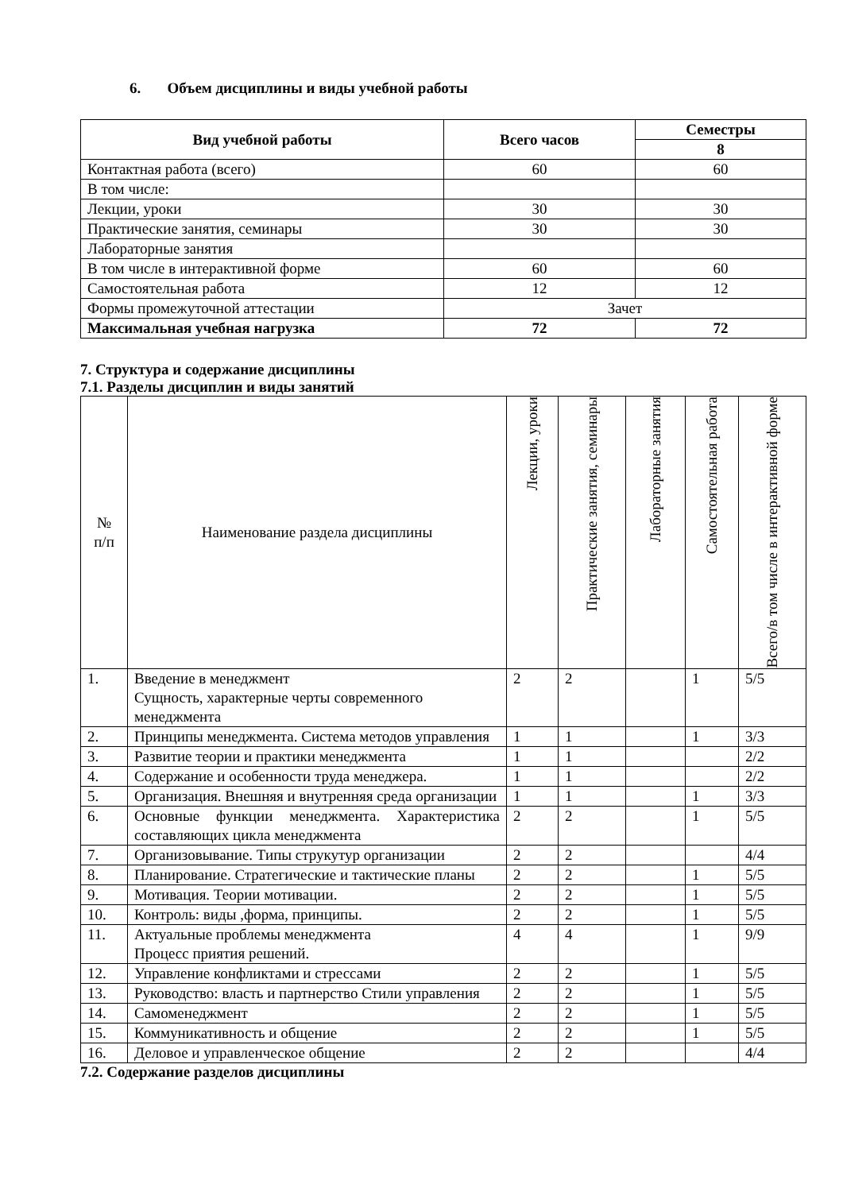6. Объем дисциплины и виды учебной работы
| Вид учебной работы | Всего часов | Семестры |
| --- | --- | --- |
| | | 8 |
| Контактная работа (всего) | 60 | 60 |
| В том числе: | | |
| Лекции, уроки | 30 | 30 |
| Практические занятия, семинары | 30 | 30 |
| Лабораторные занятия | | |
| В том числе в интерактивной форме | 60 | 60 |
| Самостоятельная работа | 12 | 12 |
| Формы промежуточной аттестации | Зачет | |
| Максимальная учебная нагрузка | 72 | 72 |
7. Структура и содержание дисциплины
7.1. Разделы дисциплин и виды занятий
| № п/п | Наименование раздела дисциплины | Лекции, уроки | Практические занятия, семинары | Лабораторные занятия | Самостоятельная работа | Всего/в том числе в интерактивной форме |
| 1. | Введение в менеджмент Сущность, характерные черты современного менеджмента | 2 | 2 | | 1 | 5/5 |
| 2. | Принципы менеджмента. Система методов управления | 1 | 1 | | 1 | 3/3 |
| 3. | Развитие теории и практики менеджмента | 1 | 1 | | | 2/2 |
| 4. | Содержание и особенности труда менеджера. | 1 | 1 | | | 2/2 |
| 5. | Организация. Внешняя и внутренняя среда организации | 1 | 1 | | 1 | 3/3 |
| 6. | Основные функции менеджмента. Характеристика составляющих цикла менеджмента | 2 | 2 | | 1 | 5/5 |
| 7. | Организовывание. Типы струкутур организации | 2 | 2 | | | 4/4 |
| 8. | Планирование. Стратегические и тактические планы | 2 | 2 | | 1 | 5/5 |
| 9. | Мотивация. Теории мотивации. | 2 | 2 | | 1 | 5/5 |
| 10. | Контроль: виды ,форма, принципы. | 2 | 2 | | 1 | 5/5 |
| 11. | Актуальные проблемы менеджмента Процесс приятия решений. | 4 | 4 | | 1 | 9/9 |
| 12. | Управление конфликтами и стрессами | 2 | 2 | | 1 | 5/5 |
| 13. | Руководство: власть и партнерство Стили управления | 2 | 2 | | 1 | 5/5 |
| 14. | Самоменеджмент | 2 | 2 | | 1 | 5/5 |
| 15. | Коммуникативность и общение | 2 | 2 | | 1 | 5/5 |
| 16. | Деловое и управленческое общение | 2 | 2 | | | 4/4 |
7.2. Содержание разделов дисциплины